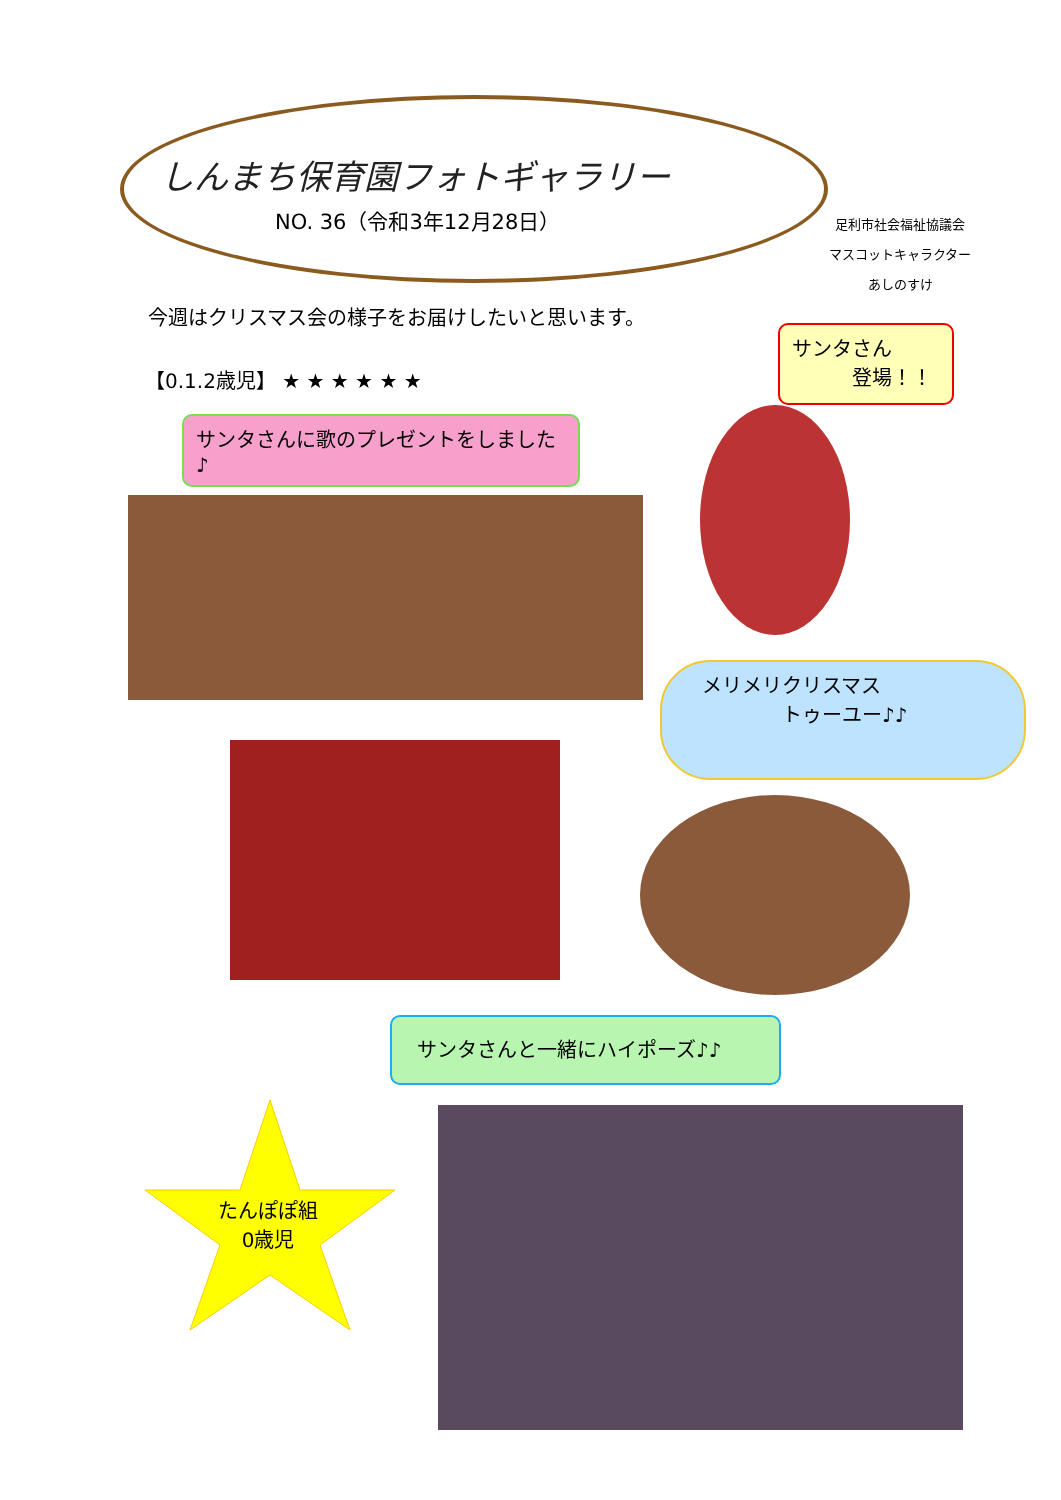しんまち保育園フォトギャラリー
NO. 36（令和3年12月28日）
足利市社会福祉協議会
マスコットキャラクター
あしのすけ
今週はクリスマス会の様子をお届けしたいと思います。
【0.1.2歳児】 ★ ★ ★ ★ ★ ★
サンタさん
　　　登場！！
サンタさんに歌のプレゼントをしました♪
メリメリクリスマス
　　　　トゥーユー♪♪
サンタさんと一緒にハイポーズ♪♪
たんぽぽ組
0歳児